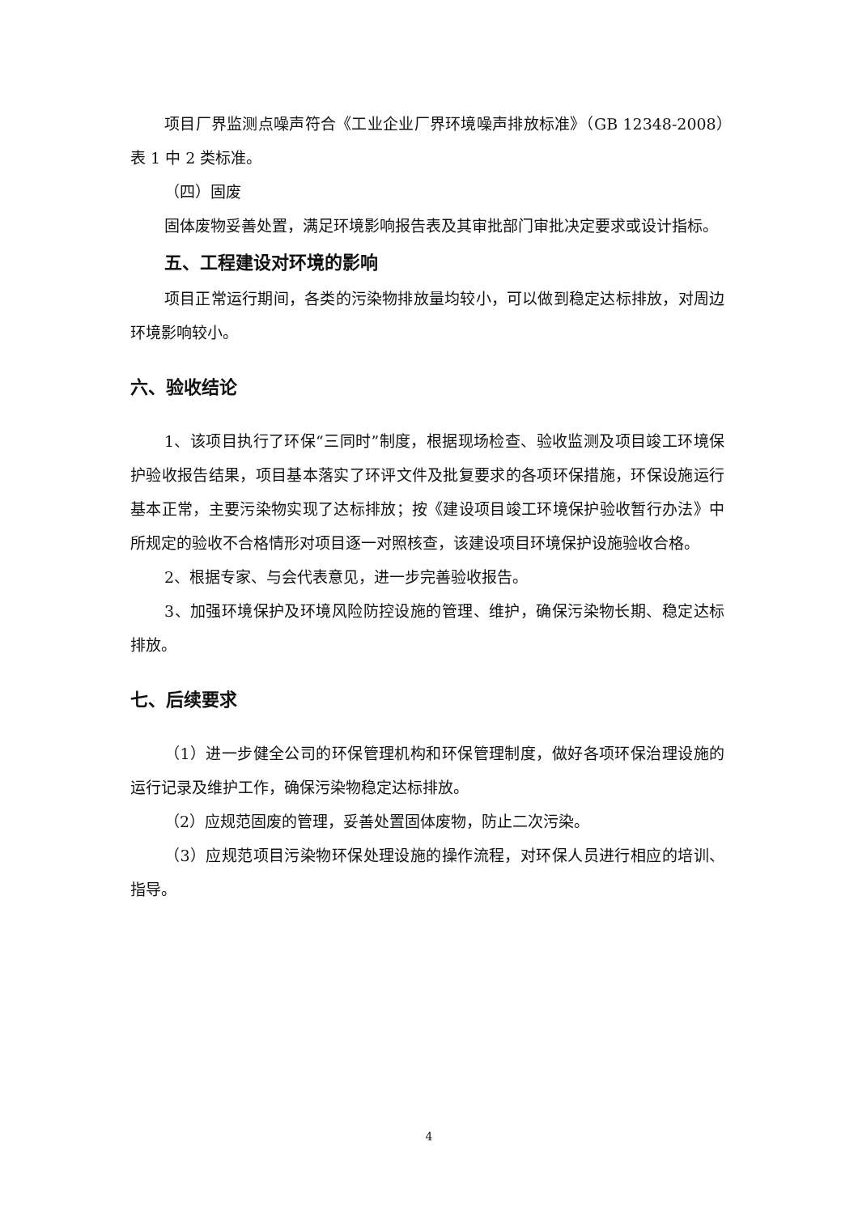项目厂界监测点噪声符合《工业企业厂界环境噪声排放标准》（GB 12348-2008）表 1 中 2 类标准。
（四）固废
固体废物妥善处置，满足环境影响报告表及其审批部门审批决定要求或设计指标。
五、工程建设对环境的影响
项目正常运行期间，各类的污染物排放量均较小，可以做到稳定达标排放，对周边环境影响较小。
六、验收结论
1、该项目执行了环保“三同时”制度，根据现场检查、验收监测及项目竣工环境保护验收报告结果，项目基本落实了环评文件及批复要求的各项环保措施，环保设施运行基本正常，主要污染物实现了达标排放；按《建设项目竣工环境保护验收暂行办法》中所规定的验收不合格情形对项目逐一对照核查，该建设项目环境保护设施验收合格。
2、根据专家、与会代表意见，进一步完善验收报告。
3、加强环境保护及环境风险防控设施的管理、维护，确保污染物长期、稳定达标排放。
七、后续要求
（1）进一步健全公司的环保管理机构和环保管理制度，做好各项环保治理设施的运行记录及维护工作，确保污染物稳定达标排放。
（2）应规范固废的管理，妥善处置固体废物，防止二次污染。
（3）应规范项目污染物环保处理设施的操作流程，对环保人员进行相应的培训、指导。
4